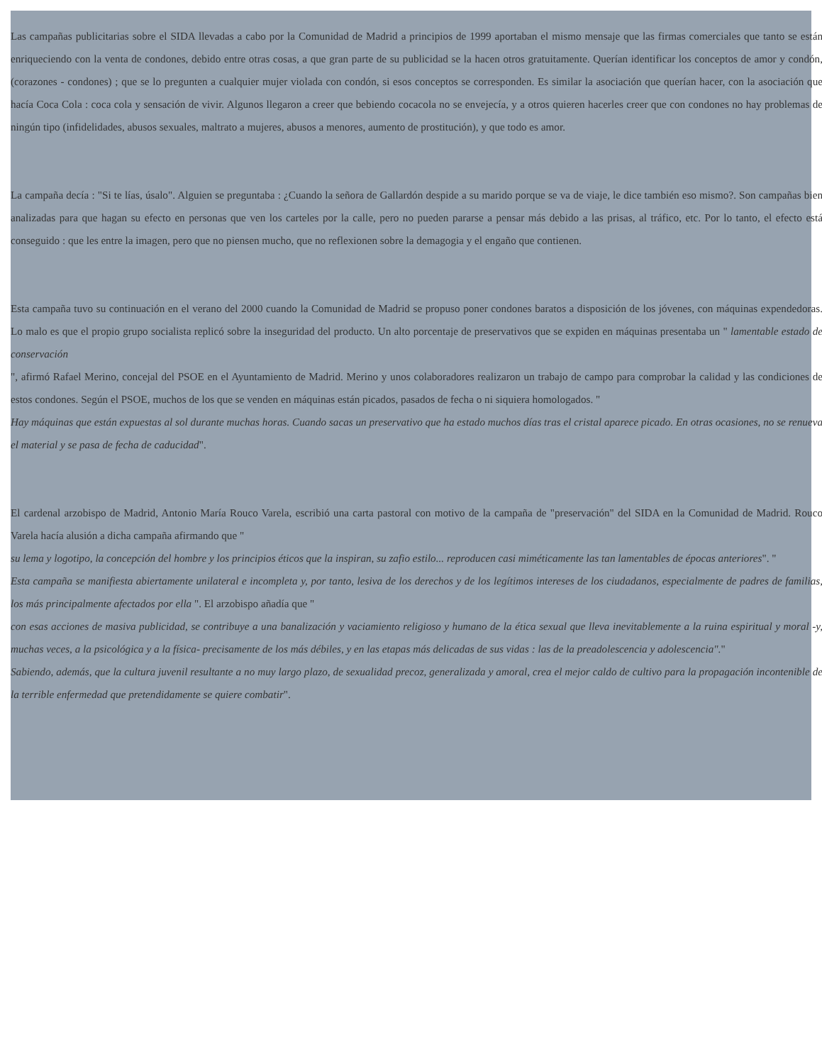Las campañas publicitarias sobre el SIDA llevadas a cabo por la Comunidad de Madrid a principios de 1999 aportaban el mismo mensaje que las firmas comerciales que tanto se están enriqueciendo con la venta de condones, debido entre otras cosas, a que gran parte de su publicidad se la hacen otros gratuitamente. Querían identificar los conceptos de amor y condón, (corazones - condones) ; que se lo pregunten a cualquier mujer violada con condón, si esos conceptos se corresponden. Es similar la asociación que querían hacer, con la asociación que hacía Coca Cola : coca cola y sensación de vivir. Algunos llegaron a creer que bebiendo cocacola no se envejecía, y a otros quieren hacerles creer que con condones no hay problemas de ningún tipo (infidelidades, abusos sexuales, maltrato a mujeres, abusos a menores, aumento de prostitución), y que todo es amor.
La campaña decía : "Si te lías, úsalo". Alguien se preguntaba : ¿Cuando la señora de Gallardón despide a su marido porque se va de viaje, le dice también eso mismo?. Son campañas bien analizadas para que hagan su efecto en personas que ven los carteles por la calle, pero no pueden pararse a pensar más debido a las prisas, al tráfico, etc. Por lo tanto, el efecto está conseguido : que les entre la imagen, pero que no piensen mucho, que no reflexionen sobre la demagogia y el engaño que contienen.
Esta campaña tuvo su continuación en el verano del 2000 cuando la Comunidad de Madrid se propuso poner condones baratos a disposición de los jóvenes, con máquinas expendedoras. Lo malo es que el propio grupo socialista replicó sobre la inseguridad del producto. Un alto porcentaje de preservativos que se expiden en máquinas presentaba un " lamentable estado de conservación
", afirmó Rafael Merino, concejal del PSOE en el Ayuntamiento de Madrid. Merino y unos colaboradores realizaron un trabajo de campo para comprobar la calidad y las condiciones de estos condones. Según el PSOE, muchos de los que se venden en máquinas están picados, pasados de fecha o ni siquiera homologados. "
Hay máquinas que están expuestas al sol durante muchas horas. Cuando sacas un preservativo que ha estado muchos días tras el cristal aparece picado. En otras ocasiones, no se renueva el material y se pasa de fecha de caducidad".
El cardenal arzobispo de Madrid, Antonio María Rouco Varela, escribió una carta pastoral con motivo de la campaña de "preservación" del SIDA en la Comunidad de Madrid. Rouco Varela hacía alusión a dicha campaña afirmando que "
su lema y logotipo, la concepción del hombre y los principios éticos que la inspiran, su zafio estilo... reproducen casi miméticamente las tan lamentables de épocas anteriores". "
Esta campaña se manifiesta abiertamente unilateral e incompleta y, por tanto, lesiva de los derechos y de los legítimos intereses de los ciudadanos, especialmente de padres de familias, los más principalmente afectados por ella ". El arzobispo añadía que "
con esas acciones de masiva publicidad, se contribuye a una banalización y vaciamiento religioso y humano de la ética sexual que lleva inevitablemente a la ruina espiritual y moral -y, muchas veces, a la psicológica y a la física- precisamente de los más débiles, y en las etapas más delicadas de sus vidas : las de la preadolescencia y adolescencia"."
Sabiendo, además, que la cultura juvenil resultante a no muy largo plazo, de sexualidad precoz, generalizada y amoral, crea el mejor caldo de cultivo para la propagación incontenible de la terrible enfermedad que pretendidamente se quiere combatir".